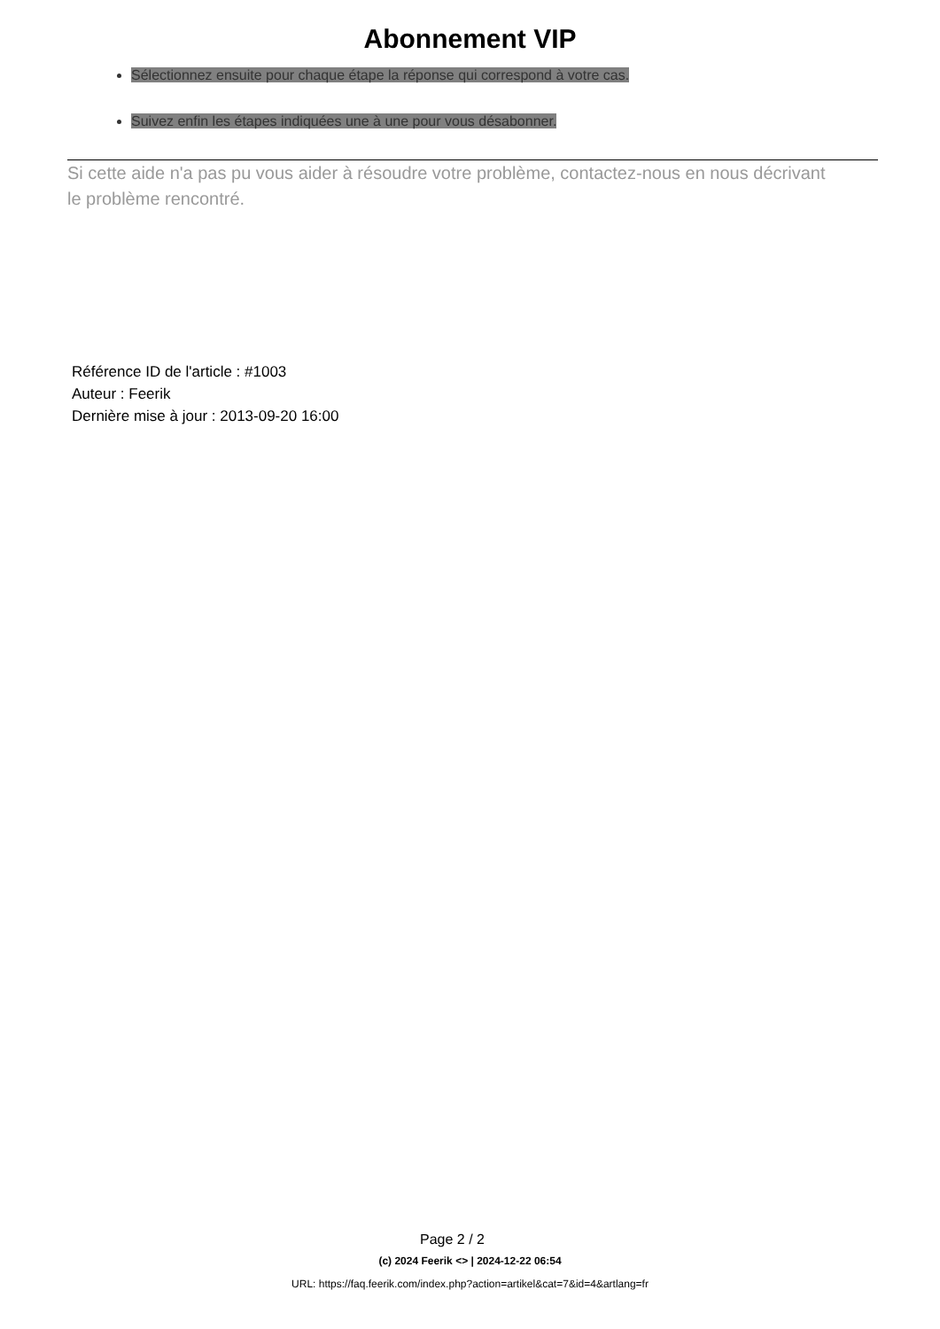Abonnement VIP
Sélectionnez ensuite pour chaque étape la réponse qui correspond à votre cas.
Suivez enfin les étapes indiquées une à une pour vous désabonner.
Si cette aide n'a pas pu vous aider à résoudre votre problème, contactez-nous en nous décrivant le problème rencontré.
Référence ID de l'article : #1003
Auteur : Feerik
Dernière mise à jour : 2013-09-20 16:00
Page 2 / 2
(c) 2024 Feerik <> | 2024-12-22 06:54
URL: https://faq.feerik.com/index.php?action=artikel&cat=7&id=4&artlang=fr